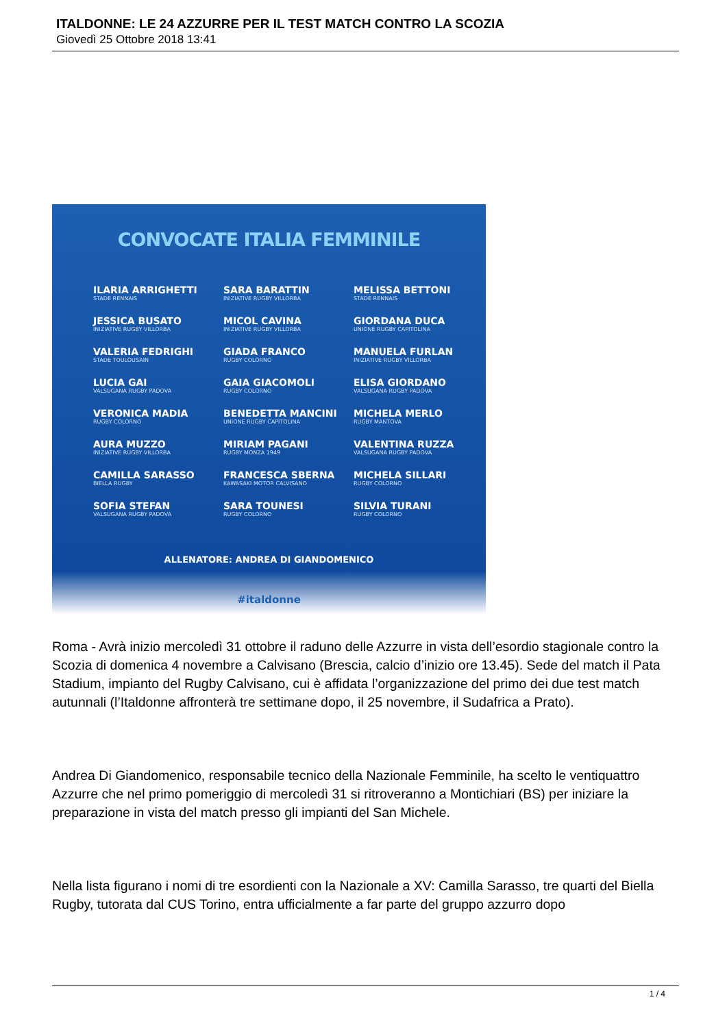ITALDONNE: LE 24 AZZURRE PER IL TEST MATCH CONTRO LA SCOZIA
Giovedì 25 Ottobre 2018 13:41
CONVOCATE ITALIA FEMMINILE
ILARIA ARRIGHETTI
STADE RENNAIS
JESSICA BUSATO
INIZIATIVE RUGBY VILLORBA
VALERIA FEDRIGHI
STADE TOULOUSAIN
LUCIA GAI
VALSUGANA RUGBY PADOVA
VERONICA MADIA
RUGBY COLORNO
AURA MUZZO
INIZIATIVE RUGBY VILLORBA
CAMILLA SARASSO
BIELLA RUGBY
SOFIA STEFAN
VALSUGANA RUGBY PADOVA
SARA BARATTIN
INIZIATIVE RUGBY VILLORBA
MICOL CAVINA
INIZIATIVE RUGBY VILLORBA
GIADA FRANCO
RUGBY COLORNO
GAIA GIACOMOLI
RUGBY COLORNO
BENEDETTA MANCINI
UNIONE RUGBY CAPITOLINA
MIRIAM PAGANI
RUGBY MONZA 1949
FRANCESCA SBERNA
KAWASAKI MOTOR CALVISANO
SARA TOUNESI
RUGBY COLORNO
MELISSA BETTONI
STADE RENNAIS
GIORDANA DUCA
UNIONE RUGBY CAPITOLINA
MANUELA FURLAN
INIZIATIVE RUGBY VILLORBA
ELISA GIORDANO
VALSUGANA RUGBY PADOVA
MICHELA MERLO
RUGBY MANTOVA
VALENTINA RUZZA
VALSUGANA RUGBY PADOVA
MICHELA SILLARI
RUGBY COLORNO
SILVIA TURANI
RUGBY COLORNO
ALLENATORE: ANDREA DI GIANDOMENICO
#italdonne
Roma - Avrà inizio mercoledì 31 ottobre il raduno delle Azzurre in vista dell’esordio stagionale contro la Scozia di domenica 4 novembre a Calvisano (Brescia, calcio d’inizio ore 13.45). Sede del match il Pata Stadium, impianto del Rugby Calvisano, cui è affidata l’organizzazione del primo dei due test match autunnali (l’Italdonne affronterà tre settimane dopo, il 25 novembre, il Sudafrica a Prato).
Andrea Di Giandomenico, responsabile tecnico della Nazionale Femminile, ha scelto le ventiquattro Azzurre che nel primo pomeriggio di mercoledì 31 si ritroveranno a Montichiari (BS) per iniziare la preparazione in vista del match presso gli impianti del San Michele.
Nella lista figurano i nomi di tre esordienti con la Nazionale a XV: Camilla Sarasso, tre quarti del Biella Rugby, tutorata dal CUS Torino, entra ufficialmente a far parte del gruppo azzurro dopo
1 / 4